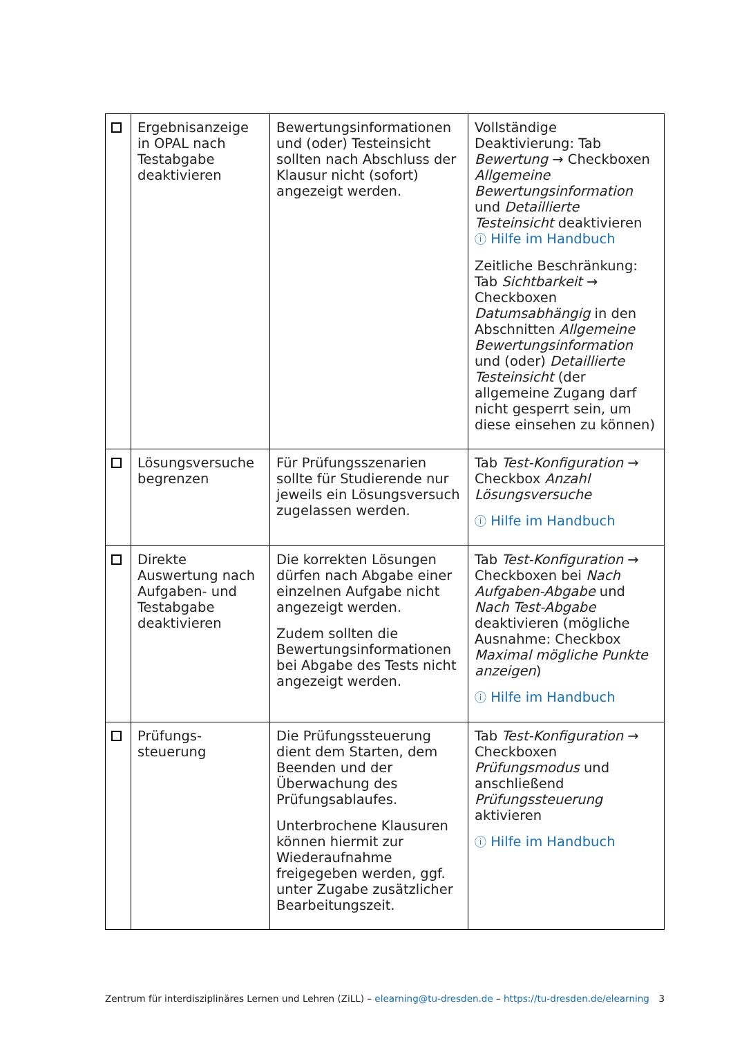| | Ergebnisanzeige in OPAL nach Testabgabe deaktivieren | Bewertungsinformationen und (oder) Testeinsicht sollten nach Abschluss der Klausur nicht (sofort) angezeigt werden. | Vollständige Deaktivierung: Tab Bewertung → Checkboxen Allgemeine Bewertungsinformation und Detaillierte Testeinsicht deaktivieren ⓘ Hilfe im Handbuch Zeitliche Beschränkung: Tab Sichtbarkeit → Checkboxen Datumsabhängig in den Abschnitten Allgemeine Bewertungsinformation und (oder) Detaillierte Testeinsicht (der allgemeine Zugang darf nicht gesperrt sein, um diese einsehen zu können) |
| | Lösungsversuche begrenzen | Für Prüfungsszenarien sollte für Studierende nur jeweils ein Lösungsversuch zugelassen werden. | Tab Test-Konfiguration → Checkbox Anzahl Lösungsversuche ⓘ Hilfe im Handbuch |
| | Direkte Auswertung nach Aufgaben- und Testabgabe deaktivieren | Die korrekten Lösungen dürfen nach Abgabe einer einzelnen Aufgabe nicht angezeigt werden. Zudem sollten die Bewertungsinformationen bei Abgabe des Tests nicht angezeigt werden. | Tab Test-Konfiguration → Checkboxen bei Nach Aufgaben-Abgabe und Nach Test-Abgabe deaktivieren (mögliche Ausnahme: Checkbox Maximal mögliche Punkte anzeigen ) ⓘ Hilfe im Handbuch |
| | Prüfungs- steuerung | Die Prüfungssteuerung dient dem Starten, dem Beenden und der Überwachung des Prüfungsablaufes. Unterbrochene Klausuren können hiermit zur Wiederaufnahme freigegeben werden, ggf. unter Zugabe zusätzlicher Bearbeitungszeit. | Tab Test-Konfiguration → Checkboxen Prüfungsmodus und anschließend Prüfungssteuerung aktivieren ⓘ Hilfe im Handbuch |
Zentrum für interdisziplinäres Lernen und Lehren (ZiLL) – elearning@tu-dresden.de – https://tu-dresden.de/elearning 3